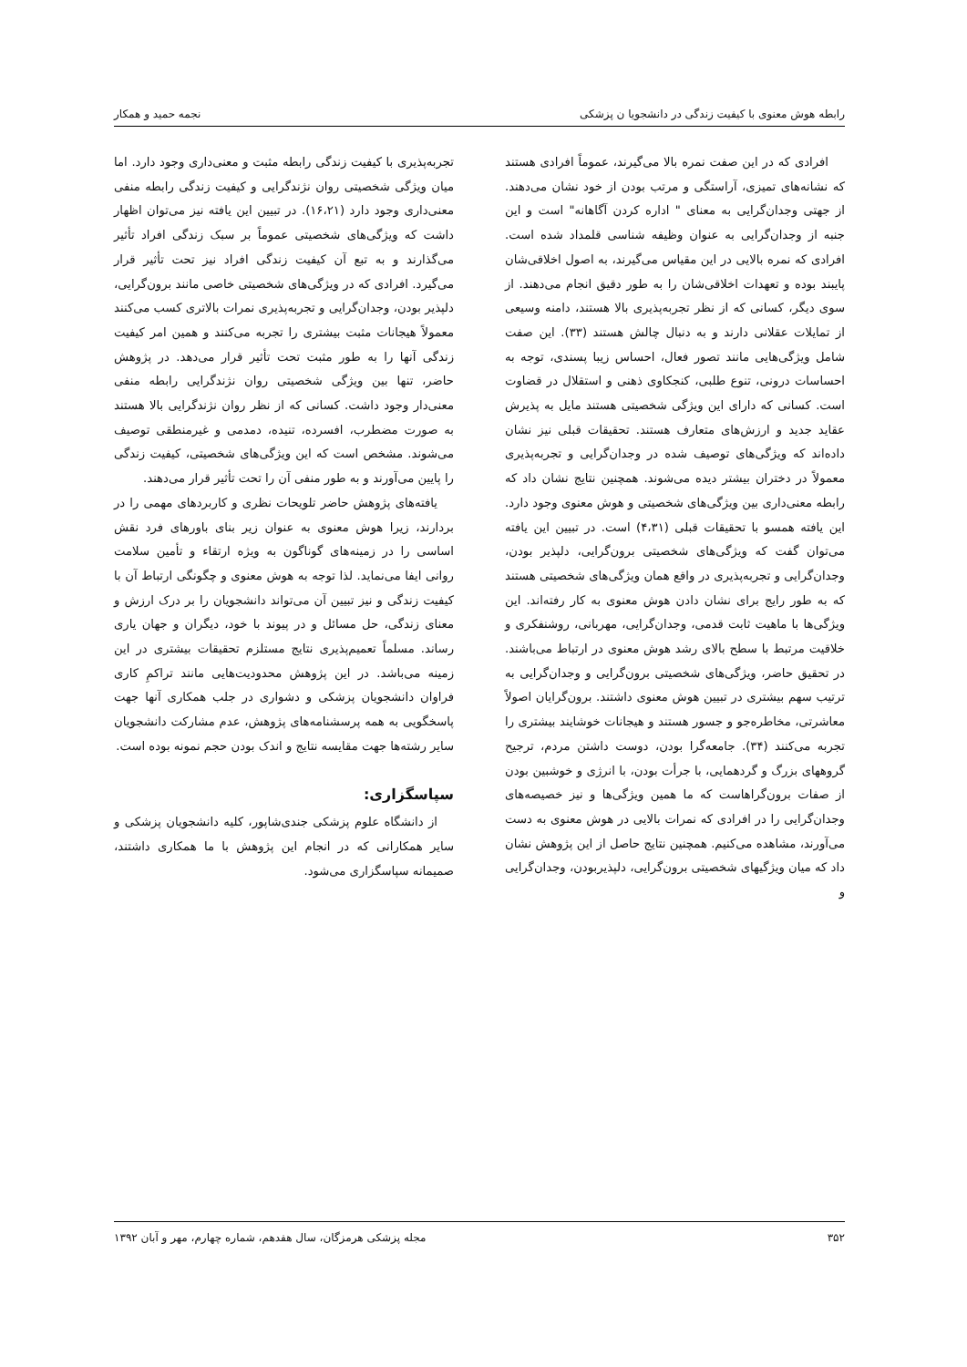رابطه هوش معنوی با کیفیت زندگی در دانشجویا ن پزشکی نجمه حمید و همکار
افرادی که در این صفت نمره بالا می‌گیرند، عموماً افرادی هستند که نشانه‌های تمیزی، آراستگی و مرتب بودن از خود نشان می‌دهند. از جهتی وجدان‌گرایی به معنای " اداره کردن آگاهانه" است و این جنبه از وجدان‌گرایی به عنوان وظیفه شناسی قلمداد شده است. افرادی که نمره بالایی در این مقیاس می‌گیرند، به اصول اخلاقی‌شان پایبند بوده و تعهدات اخلاقی‌شان را به طور دقیق انجام می‌دهند. از سوی دیگر، کسانی که از نظر تجربه‌پذیری بالا هستند، دامنه وسیعی از تمایلات عقلانی دارند و به دنبال چالش هستند (۳۳). این صفت شامل ویژگی‌هایی مانند تصور فعال، احساس زیبا پسندی، توجه به احساسات درونی، تنوع طلبی، کنجکاوی ذهنی و استقلال در قضاوت است. کسانی که دارای این ویژگی شخصیتی هستند مایل به پذیرش عقاید جدید و ارزش‌های متعارف هستند. تحقیقات قبلی نیز نشان داده‌اند که ویژگی‌های توصیف شده در وجدان‌گرایی و تجربه‌پذیری معمولاً در دختران بیشتر دیده می‌شوند. همچنین نتایج نشان داد که رابطه معنی‌داری بین ویژگی‌های شخصیتی و هوش معنوی وجود دارد. این یافته همسو با تحقیقات قبلی (۴،۳۱) است. در تبیین این یافته می‌توان گفت که ویژگی‌های شخصیتی برون‌گرایی، دلپذیر بودن، وجدان‌گرایی و تجربه‌پذیری در واقع همان ویژگی‌های شخصیتی هستند که به طور رایج برای نشان دادن هوش معنوی به کار رفته‌اند. این ویژگی‌ها با ماهیت ثابت قدمی، وجدان‌گرایی، مهربانی، روشنفکری و خلاقیت مرتبط با سطح بالای رشد هوش معنوی در ارتباط می‌باشند. در تحقیق حاضر، ویژگی‌های شخصیتی برون‌گرایی و وجدان‌گرایی به ترتیب سهم بیشتری در تبیین هوش معنوی داشتند. برون‌گرایان اصولاً معاشرتی، مخاطره‌جو و جسور هستند و هیجانات خوشایند بیشتری را تجربه می‌کنند (۳۴). جامعه‌گرا بودن، دوست داشتن مردم، ترجیح گروههای بزرگ و گردهمایی، با جرأت بودن، با انرژی و خوشبین بودن از صفات برون‌گراهاست که ما همین ویژگی‌ها و نیز خصیصه‌های وجدان‌گرایی را در افرادی که نمرات بالایی در هوش معنوی به دست می‌آورند، مشاهده می‌کنیم. همچنین نتایج حاصل از این پژوهش نشان داد که میان ویژگیهای شخصیتی برون‌گرایی، دلپذیربودن، وجدان‌گرایی و
تجربه‌پذیری با کیفیت زندگی رابطه مثبت و معنی‌داری وجود دارد. اما میان ویژگی شخصیتی روان نژندگرایی و کیفیت زندگی رابطه منفی معنی‌داری وجود دارد (۱۶،۲۱). در تبیین این یافته نیز می‌توان اظهار داشت که ویژگی‌های شخصیتی عموماً بر سبک زندگی افراد تأثیر می‌گذارند و به تبع آن کیفیت زندگی افراد نیز تحت تأثیر قرار می‌گیرد. افرادی که در ویژگی‌های شخصیتی خاصی مانند برون‌گرایی، دلپذیر بودن، وجدان‌گرایی و تجربه‌پذیری نمرات بالاتری کسب می‌کنند معمولاً هیجانات مثبت بیشتری را تجربه می‌کنند و همین امر کیفیت زندگی آنها را به طور مثبت تحت تأثیر قرار می‌دهد. در پژوهش حاضر، تنها بین ویژگی شخصیتی روان نژندگرایی رابطه منفی معنی‌دار وجود داشت. کسانی که از نظر روان نژندگرایی بالا هستند به صورت مضطرب، افسرده، تنیده، دمدمی و غیرمنطقی توصیف می‌شوند. مشخص است که این ویژگی‌های شخصیتی، کیفیت زندگی را پایین می‌آورند و به طور منفی آن را تحت تأثیر قرار می‌دهند.
یافته‌های پژوهش حاضر تلویحات نظری و کاربردهای مهمی را در بردارند، زیرا هوش معنوی به عنوان زیر بنای باورهای فرد نقش اساسی را در زمینه‌های گوناگون به ویژه ارتقاء و تأمین سلامت روانی ایفا می‌نماید. لذا توجه به هوش معنوی و چگونگی ارتباط آن با کیفیت زندگی و نیز تبیین آن می‌تواند دانشجویان را بر درک ارزش و معنای زندگی، حل مسائل و در پیوند با خود، دیگران و جهان یاری رساند. مسلماً تعمیم‌پذیری نتایج مستلزم تحقیقات بیشتری در این زمینه می‌باشد. در این پژوهش محدودیت‌هایی مانند تراکمِ کاری فراوان دانشجویان پزشکی و دشواری در جلب همکاری آنها جهت پاسخگویی به همه پرسشنامه‌های پژوهش، عدم مشارکت دانشجویان سایر رشته‌ها جهت مقایسه نتایج و اندک بودن حجم نمونه بوده است.
سپاسگزاری:
از دانشگاه علوم پزشکی جندی‌شاپور، کلیه دانشجویان پزشکی و سایر همکارانی که در انجام این پژوهش با ما همکاری داشتند، صمیمانه سپاسگزاری می‌شود.
۳۵۲ مجله پزشکی هرمزگان، سال هفدهم، شماره چهارم، مهر و آبان ۱۳۹۲